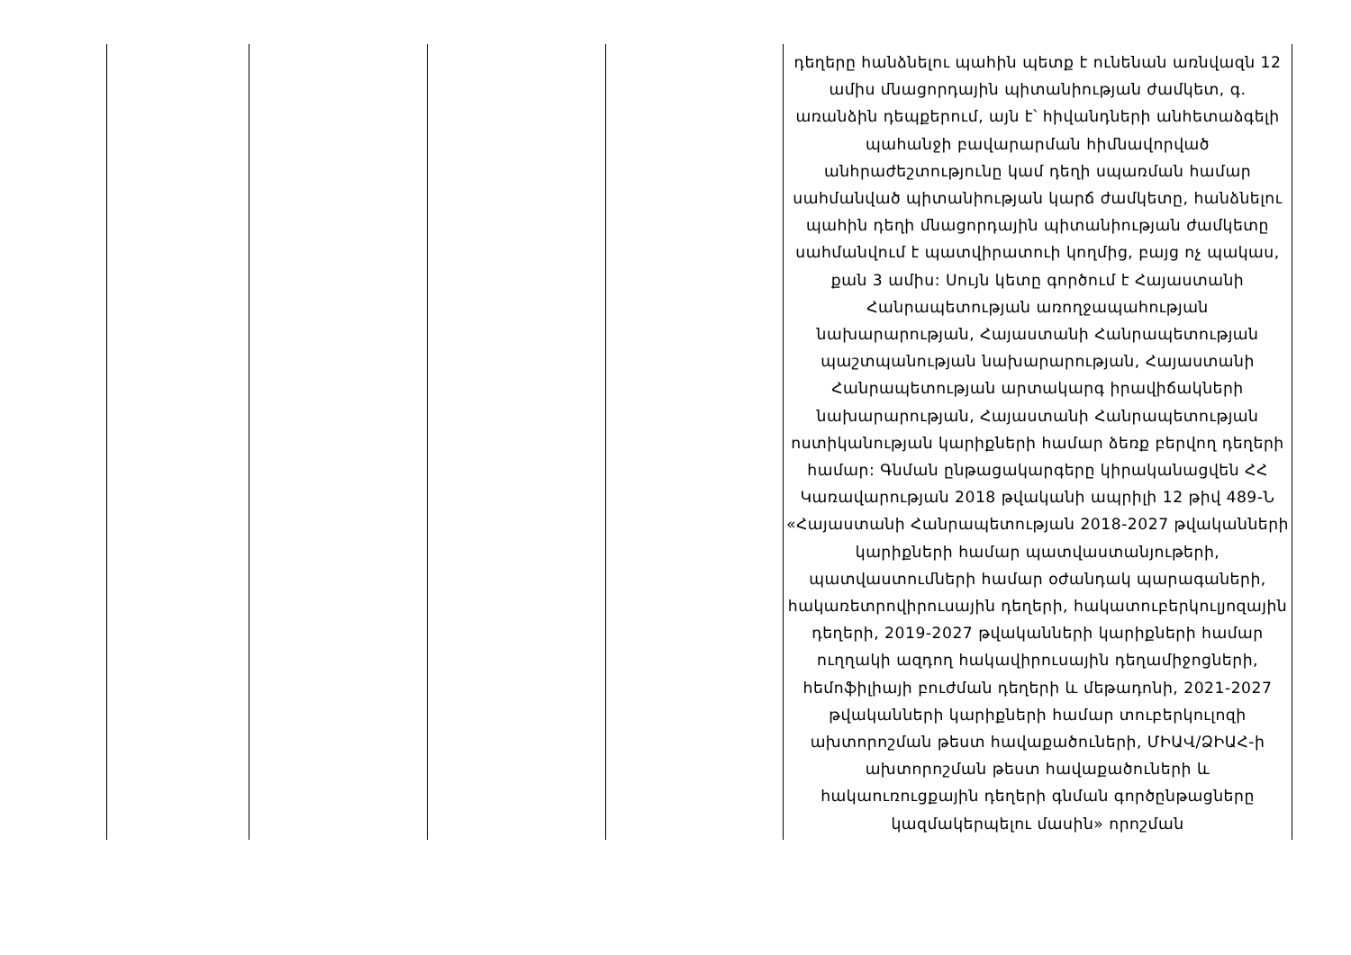| | | | | դեղերը հանձնելու պահին պետք է ունենան առնվազն 12 ամիս մնացորդային պիտանիության ժամկետ, գ. առանձին դեպքերում, այն է՝ հիվանդների անհետաձգելի պահանջի բավարարման հիմնավորված անհրաժեշտությունը կամ դեղի սպառման համար սահմանված պիտանիության կարճ ժամկետը, հանձնելու պահին դեղի մնացորդային պիտանիության ժամկետը սահմանվում է պատվիրատուի կողմից, բայց ոչ պակաս, քան 3 ամիս: Սույն կետը գործում է Հայաստանի Հանրապետության առողջապահության նախարարության, Հայաստանի Հանրապետության պաշտպանության նախարարության, Հայաստանի Հանրապետության արտակարգ իրավիճակների նախարարության, Հայաստանի Հանրապետության ոստիկանության կարիքների համար ձեռք բերվող դեղերի համար: Գնման ընթացակարգերը կիրականացվեն ՀՀ Կառավարության 2018 թվականի ապրիլի 12 թիվ 489-Ն «Հայաստանի Հանրապետության 2018-2027 թվականների կարիքների համար պատվաստանյութերի, պատվաստումների համար օժանդակ պարագաների, հակառետրովիրուսային դեղերի, հակատուբերկուլյոզային դեղերի, 2019-2027 թվականների կարիքների համար ուղղակի ազդող հակավիրուսային դեղամիջոցների, հեմոֆիլիայի բուժման դեղերի և մեթադոնի, 2021-2027 թվականների կարիքների համար տուբերկուլոզի ախտորոշման թեստ հավաքածուների, ՄԻԱՎ/ՁԻԱՀ-ի ախտորոշման թեստ հավաքածուների և հակաուռուցքային դեղերի գնման գործընթացները կազմակերպելու մասին» որոշման |